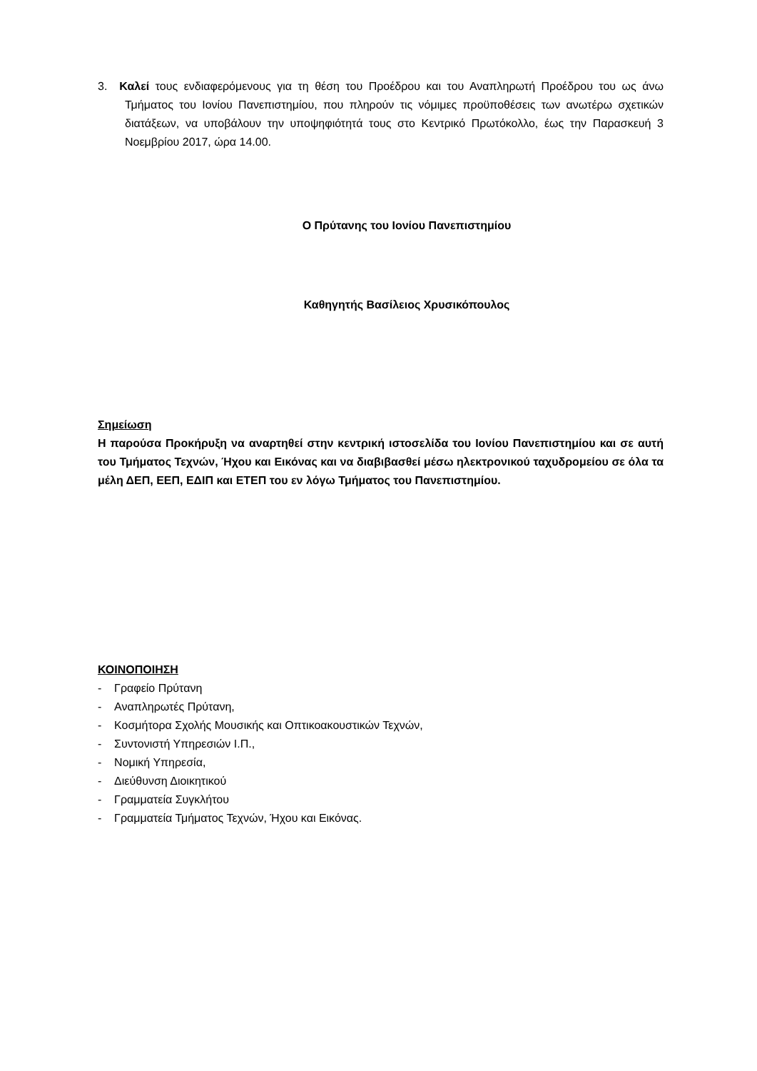3. Καλεί τους ενδιαφερόμενους για τη θέση του Προέδρου και του Αναπληρωτή Προέδρου του ως άνω Τμήματος του Ιονίου Πανεπιστημίου, που πληρούν τις νόμιμες προϋποθέσεις των ανωτέρω σχετικών διατάξεων, να υποβάλουν την υποψηφιότητά τους στο Κεντρικό Πρωτόκολλο, έως την Παρασκευή 3 Νοεμβρίου 2017, ώρα 14.00.
Ο Πρύτανης του Ιονίου Πανεπιστημίου
Καθηγητής Βασίλειος Χρυσικόπουλος
Σημείωση
Η παρούσα Προκήρυξη να αναρτηθεί στην κεντρική ιστοσελίδα του Ιονίου Πανεπιστημίου και σε αυτή του Τμήματος Τεχνών, Ήχου και Εικόνας και να διαβιβασθεί μέσω ηλεκτρονικού ταχυδρομείου σε όλα τα μέλη ΔΕΠ, ΕΕΠ, ΕΔΙΠ και ΕΤΕΠ του εν λόγω Τμήματος του Πανεπιστημίου.
ΚΟΙΝΟΠΟΙΗΣΗ
- Γραφείο Πρύτανη
- Αναπληρωτές Πρύτανη,
- Κοσμήτορα Σχολής Μουσικής και Οπτικοακουστικών Τεχνών,
- Συντονιστή Υπηρεσιών Ι.Π.,
- Νομική Υπηρεσία,
- Διεύθυνση Διοικητικού
- Γραμματεία Συγκλήτου
- Γραμματεία Τμήματος Τεχνών, Ήχου και Εικόνας.